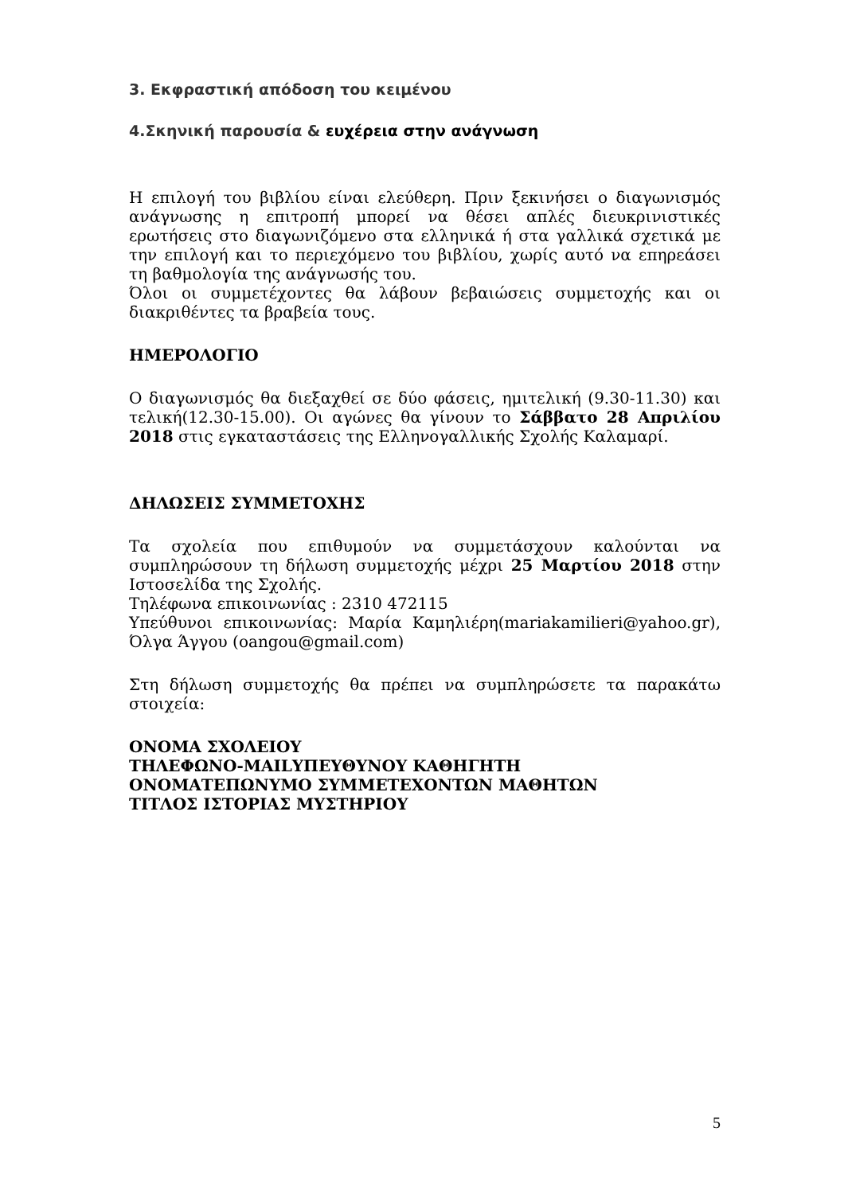3. Εκφραστική απόδοση του κειμένου
4.Σκηνική παρουσία & ευχέρεια στην ανάγνωση
Η επιλογή του βιβλίου είναι ελεύθερη. Πριν ξεκινήσει ο διαγωνισμός ανάγνωσης η επιτροπή μπορεί να θέσει απλές διευκρινιστικές ερωτήσεις στο διαγωνιζόμενο στα ελληνικά ή στα γαλλικά σχετικά με την επιλογή και το περιεχόμενο του βιβλίου, χωρίς αυτό να επηρεάσει τη βαθμολογία της ανάγνωσής του.
Όλοι οι συμμετέχοντες θα λάβουν βεβαιώσεις συμμετοχής και οι διακριθέντες τα βραβεία τους.
ΗΜΕΡΟΛΟΓΙΟ
Ο διαγωνισμός θα διεξαχθεί σε δύο φάσεις, ημιτελική (9.30-11.30) και τελική(12.30-15.00). Οι αγώνες θα γίνουν το Σάββατο 28 Απριλίου 2018 στις εγκαταστάσεις της Ελληνογαλλικής Σχολής Καλαμαρί.
ΔΗΛΩΣΕΙΣ ΣΥΜΜΕΤΟΧΗΣ
Τα σχολεία που επιθυμούν να συμμετάσχουν καλούνται να συμπληρώσουν τη δήλωση συμμετοχής μέχρι 25 Μαρτίου 2018 στην Ιστοσελίδα της Σχολής.
Τηλέφωνα επικοινωνίας : 2310 472115
Υπεύθυνοι επικοινωνίας: Μαρία Καμηλιέρη(mariakamilieri@yahoo.gr), Όλγα Άγγου (oangou@gmail.com)
Στη δήλωση συμμετοχής θα πρέπει να συμπληρώσετε τα παρακάτω στοιχεία:
ΟΝΟΜΑ ΣΧΟΛΕΙΟΥ
ΤΗΛΕΦΩΝΟ-MAILΥΠΕΥΘΥΝΟΥ ΚΑΘΗΓΗΤΗ
ΟΝΟΜΑΤΕΠΩΝΥΜΟ ΣΥΜΜΕΤΕΧΟΝΤΩΝ ΜΑΘΗΤΩΝ
ΤΙΤΛΟΣ ΙΣΤΟΡΙΑΣ ΜΥΣΤΗΡΙΟΥ
5